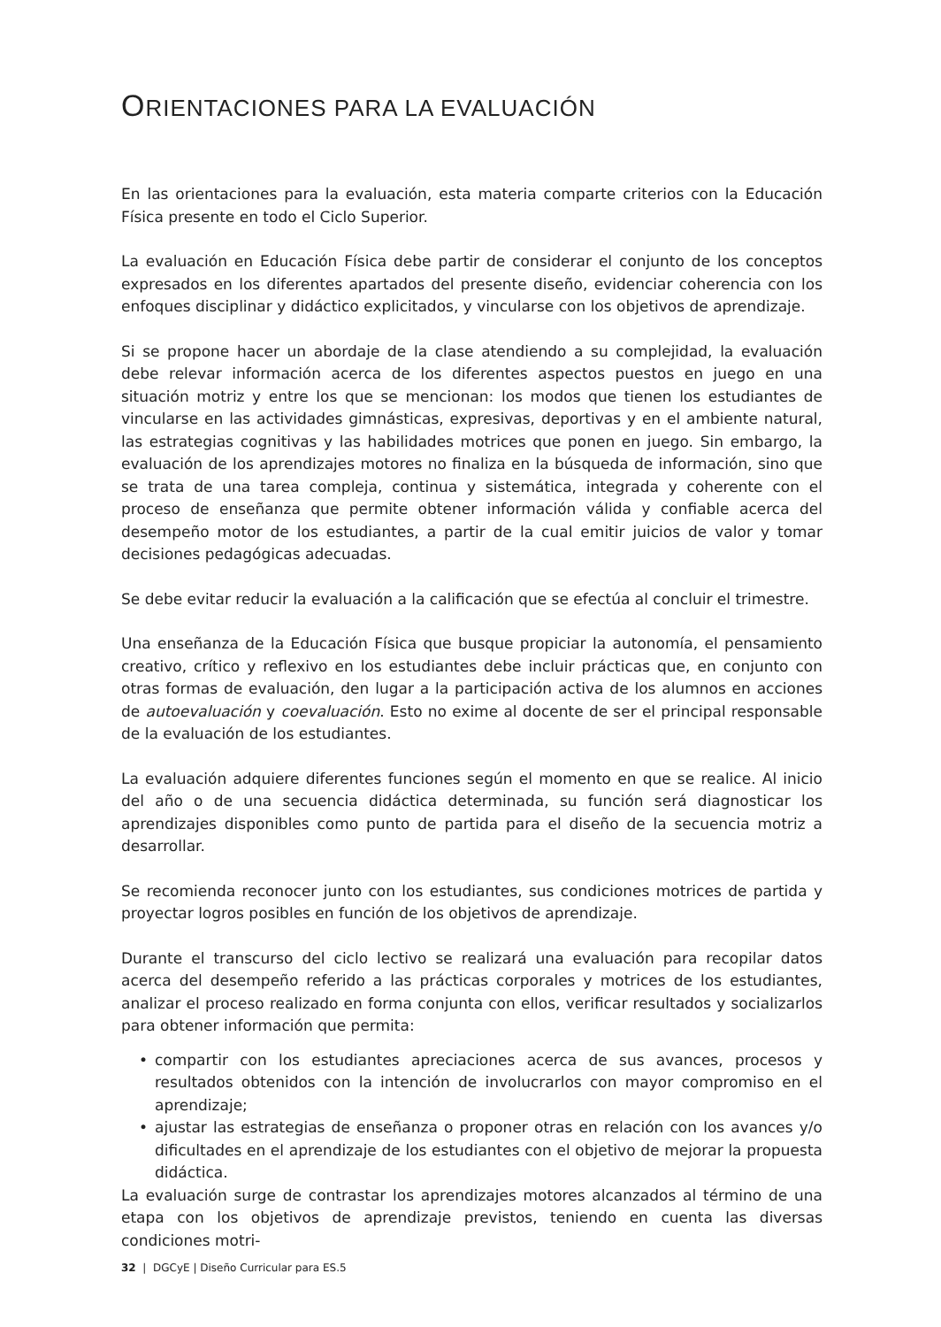ORIENTACIONES PARA LA EVALUACIÓN
En las orientaciones para la evaluación, esta materia comparte criterios con la Educación Física presente en todo el Ciclo Superior.
La evaluación en Educación Física debe partir de considerar el conjunto de los conceptos expresados en los diferentes apartados del presente diseño, evidenciar coherencia con los enfoques disciplinar y didáctico explicitados, y vincularse con los objetivos de aprendizaje.
Si se propone hacer un abordaje de la clase atendiendo a su complejidad, la evaluación debe relevar información acerca de los diferentes aspectos puestos en juego en una situación motriz y entre los que se mencionan: los modos que tienen los estudiantes de vincularse en las actividades gimnásticas, expresivas, deportivas y en el ambiente natural, las estrategias cognitivas y las habilidades motrices que ponen en juego. Sin embargo, la evaluación de los aprendizajes motores no finaliza en la búsqueda de información, sino que se trata de una tarea compleja, continua y sistemática, integrada y coherente con el proceso de enseñanza que permite obtener información válida y confiable acerca del desempeño motor de los estudiantes, a partir de la cual emitir juicios de valor y tomar decisiones pedagógicas adecuadas.
Se debe evitar reducir la evaluación a la calificación que se efectúa al concluir el trimestre.
Una enseñanza de la Educación Física que busque propiciar la autonomía, el pensamiento creativo, crítico y reflexivo en los estudiantes debe incluir prácticas que, en conjunto con otras formas de evaluación, den lugar a la participación activa de los alumnos en acciones de autoevaluación y coevaluación. Esto no exime al docente de ser el principal responsable de la evaluación de los estudiantes.
La evaluación adquiere diferentes funciones según el momento en que se realice. Al inicio del año o de una secuencia didáctica determinada, su función será diagnosticar los aprendizajes disponibles como punto de partida para el diseño de la secuencia motriz a desarrollar.
Se recomienda reconocer junto con los estudiantes, sus condiciones motrices de partida y proyectar logros posibles en función de los objetivos de aprendizaje.
Durante el transcurso del ciclo lectivo se realizará una evaluación para recopilar datos acerca del desempeño referido a las prácticas corporales y motrices de los estudiantes, analizar el proceso realizado en forma conjunta con ellos, verificar resultados y socializarlos para obtener información que permita:
• compartir con los estudiantes apreciaciones acerca de sus avances, procesos y resultados obtenidos con la intención de involucrarlos con mayor compromiso en el aprendizaje;
• ajustar las estrategias de enseñanza o proponer otras en relación con los avances y/o dificultades en el aprendizaje de los estudiantes con el objetivo de mejorar la propuesta didáctica.
La evaluación surge de contrastar los aprendizajes motores alcanzados al término de una etapa con los objetivos de aprendizaje previstos, teniendo en cuenta las diversas condiciones motri-
32 | DGCyE | Diseño Curricular para ES.5